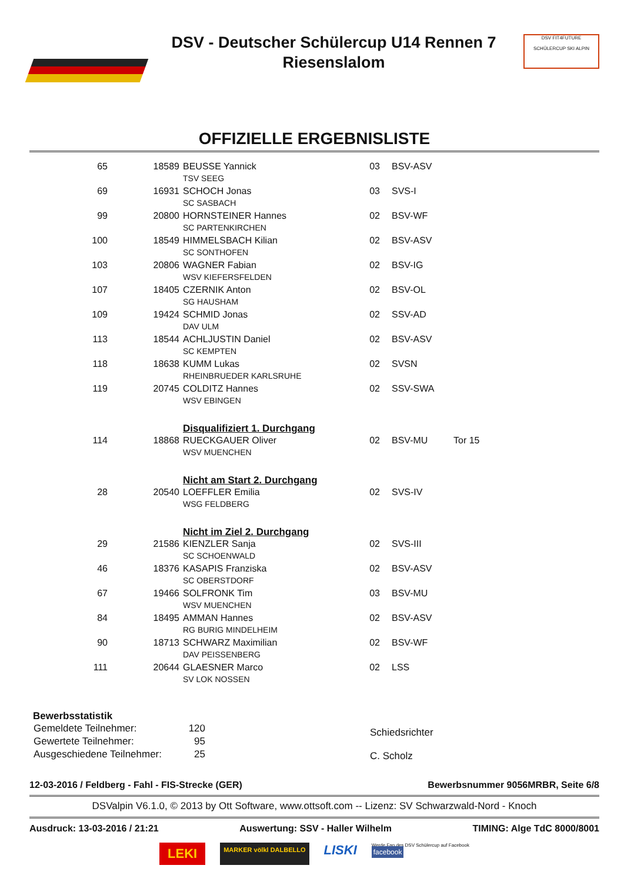DSV - Deutscher Schülercup U14 Rennen 7
Riesenslalom
DSV FIT4FUTURE
SCHÜLERCUP SKI ALPIN
OFFIZIELLE ERGEBNISLISTE
| 65 | 18589 | BEUSSE Yannick | 03 | BSV-ASV | |
| | | TSV SEEG | | | |
| 69 | 16931 | SCHOCH Jonas | 03 | SVS-I | |
| | | SC SASBACH | | | |
| 99 | 20800 | HORNSTEINER Hannes | 02 | BSV-WF | |
| | | SC PARTENKIRCHEN | | | |
| 100 | 18549 | HIMMELSBACH Kilian | 02 | BSV-ASV | |
| | | SC SONTHOFEN | | | |
| 103 | 20806 | WAGNER Fabian | 02 | BSV-IG | |
| | | WSV KIEFERSFELDEN | | | |
| 107 | 18405 | CZERNIK Anton | 02 | BSV-OL | |
| | | SG HAUSHAM | | | |
| 109 | 19424 | SCHMID Jonas | 02 | SSV-AD | |
| | | DAV ULM | | | |
| 113 | 18544 | ACHLJUSTIN Daniel | 02 | BSV-ASV | |
| | | SC KEMPTEN | | | |
| 118 | 18638 | KUMM Lukas | 02 | SVSN | |
| | | RHEINBRUEDER KARLSRUHE | | | |
| 119 | 20745 | COLDITZ Hannes | 02 | SSV-SWA | |
| | | WSV EBINGEN | | | |
| | | Disqualifiziert 1. Durchgang | | | |
| 114 | 18868 | RUECKGAUER Oliver | 02 | BSV-MU | Tor 15 |
| | | WSV MUENCHEN | | | |
| | | Nicht am Start 2. Durchgang | | | |
| 28 | 20540 | LOEFFLER Emilia | 02 | SVS-IV | |
| | | WSG FELDBERG | | | |
| | | Nicht im Ziel 2. Durchgang | | | |
| 29 | 21586 | KIENZLER Sanja | 02 | SVS-III | |
| | | SC SCHOENWALD | | | |
| 46 | 18376 | KASAPIS Franziska | 02 | BSV-ASV | |
| | | SC OBERSTDORF | | | |
| 67 | 19466 | SOLFRONK Tim | 03 | BSV-MU | |
| | | WSV MUENCHEN | | | |
| 84 | 18495 | AMMAN Hannes | 02 | BSV-ASV | |
| | | RG BURIG MINDELHEIM | | | |
| 90 | 18713 | SCHWARZ Maximilian | 02 | BSV-WF | |
| | | DAV PEISSENBERG | | | |
| 111 | 20644 | GLAESNER Marco | 02 | LSS | |
| | | SV LOK NOSSEN | | | |
Bewerbsstatistik
| Gemeldete Teilnehmer: | 120 |
| Gewertete Teilnehmer: | 95 |
| Ausgeschiedene Teilnehmer: | 25 |
Schiedsrichter
C. Scholz
12-03-2016 / Feldberg - Fahl - FIS-Strecke (GER) Bewerbsnummer 9056MRBR, Seite 6/8
DSValpin V6.1.0, © 2013 by Ott Software, www.ottsoft.com -- Lizenz: SV Schwarzwald-Nord - Knoch
Ausdruck: 13-03-2016 / 21:21 Auswertung: SSV - Haller Wilhelm TIMING: Alge TdC 8000/8001
LEKI MARKER völkl DALBELLO LISKI Werde Fan des DSV Schülercup auf Facebook
facebook